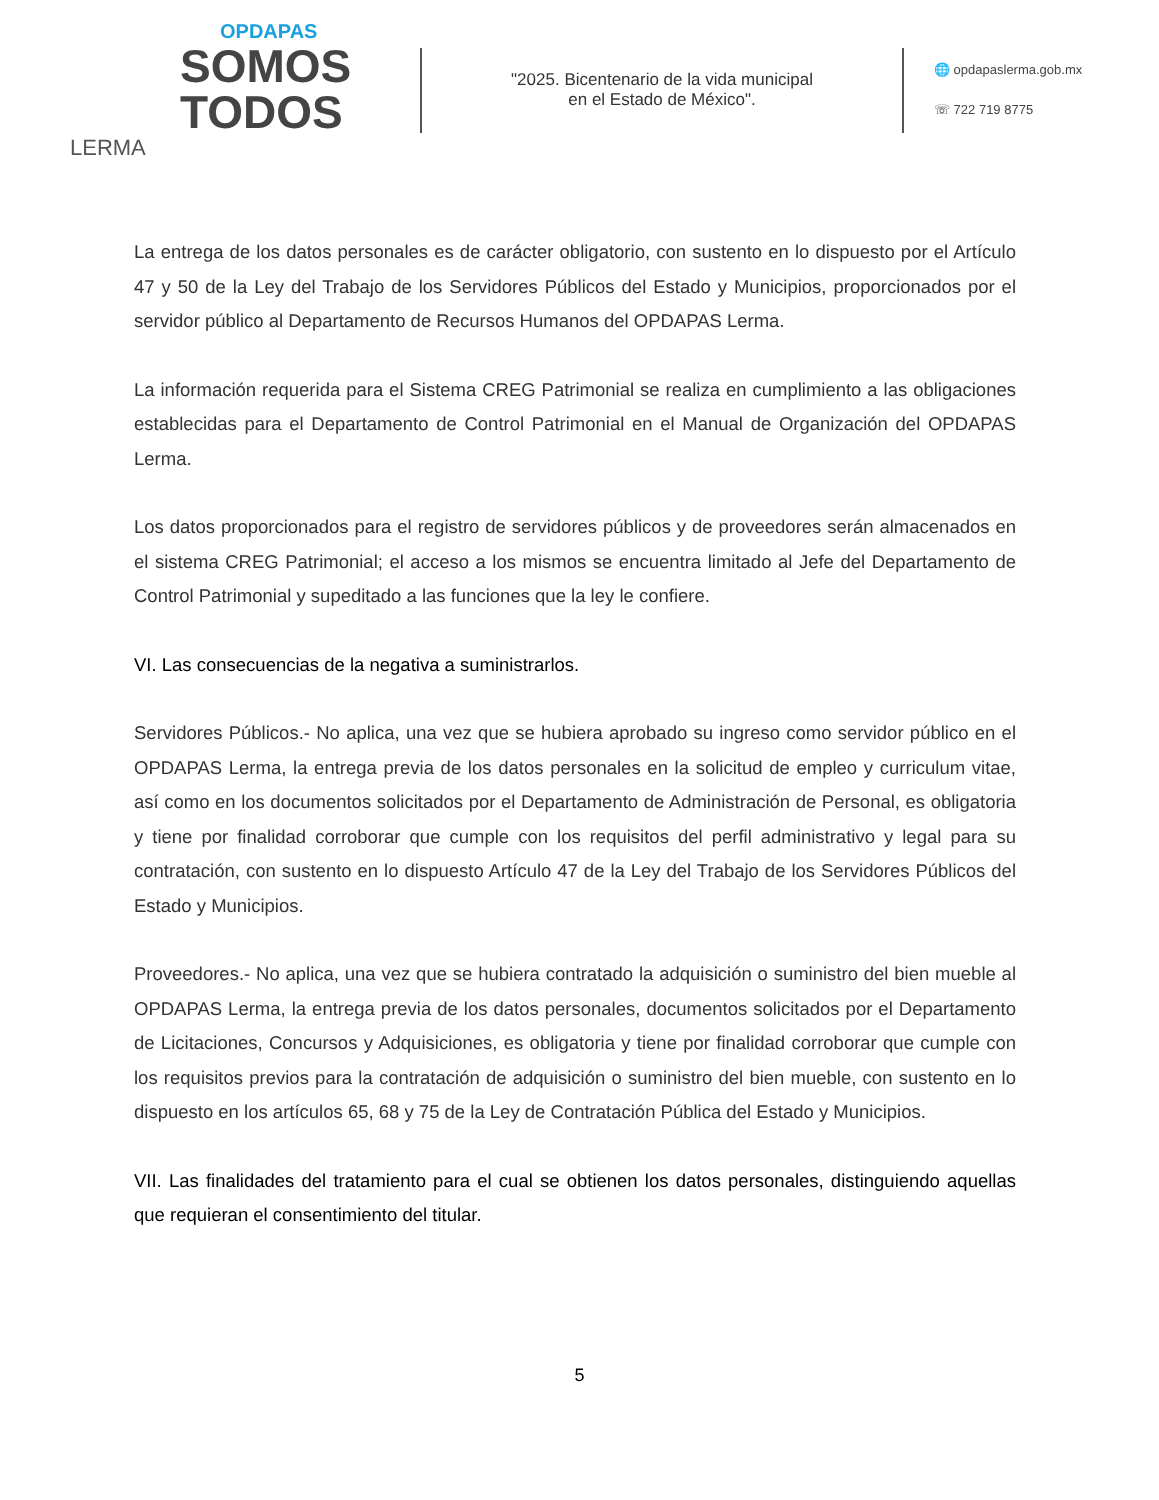OPDAPAS
SOMOS
TODOS
LERMA
"2025. Bicentenario de la vida municipal
en el Estado de México".
🌐 opdapaslerma.gob.mx
☏ 722 719 8775
La entrega de los datos personales es de carácter obligatorio, con sustento en lo dispuesto por el Artículo 47 y 50 de la Ley del Trabajo de los Servidores Públicos del Estado y Municipios, proporcionados por el servidor público al Departamento de Recursos Humanos del OPDAPAS Lerma.
La información requerida para el Sistema CREG Patrimonial se realiza en cumplimiento a las obligaciones establecidas para el Departamento de Control Patrimonial en el Manual de Organización del OPDAPAS Lerma.
Los datos proporcionados para el registro de servidores públicos y de proveedores serán almacenados en el sistema CREG Patrimonial; el acceso a los mismos se encuentra limitado al Jefe del Departamento de Control Patrimonial y supeditado a las funciones que la ley le confiere.
VI. Las consecuencias de la negativa a suministrarlos.
Servidores Públicos.- No aplica, una vez que se hubiera aprobado su ingreso como servidor público en el OPDAPAS Lerma, la entrega previa de los datos personales en la solicitud de empleo y curriculum vitae, así como en los documentos solicitados por el Departamento de Administración de Personal, es obligatoria y tiene por finalidad corroborar que cumple con los requisitos del perfil administrativo y legal para su contratación, con sustento en lo dispuesto Artículo 47 de la Ley del Trabajo de los Servidores Públicos del Estado y Municipios.
Proveedores.- No aplica, una vez que se hubiera contratado la adquisición o suministro del bien mueble al OPDAPAS Lerma, la entrega previa de los datos personales, documentos solicitados por el Departamento de Licitaciones, Concursos y Adquisiciones, es obligatoria y tiene por finalidad corroborar que cumple con los requisitos previos para la contratación de adquisición o suministro del bien mueble, con sustento en lo dispuesto en los artículos 65, 68 y 75 de la Ley de Contratación Pública del Estado y Municipios.
VII. Las finalidades del tratamiento para el cual se obtienen los datos personales, distinguiendo aquellas que requieran el consentimiento del titular.
5